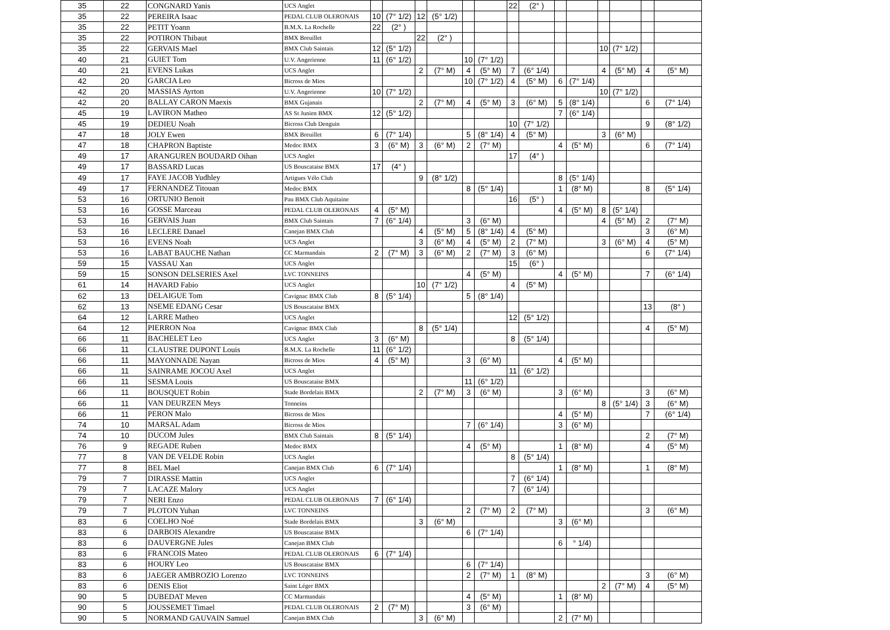| 35 | 22 | CONGNARD Yanis | UCS Anglet | | | | | | | 22 | (2° ) | | | | | | |
| 35 | 22 | PEREIRA Isaac | PEDAL CLUB OLERONAIS | 10 | (7° 1/2) | 12 | (5° 1/2) | | | | | | | | | | |
| 35 | 22 | PETIT Yoann | B.M.X. La Rochelle | 22 | (2° ) | | | | | | | | | | | | |
| 35 | 22 | POTIRON Thibaut | BMX Breuillet | | | 22 | (2° ) | | | | | | | | | | |
| 35 | 22 | GERVAIS Mael | BMX Club Saintais | 12 | (5° 1/2) | | | | | | | | | 10 | (7° 1/2) | | |
| 40 | 21 | GUIET Tom | U.V. Angerienne | 11 | (6° 1/2) | | | 10 | (7° 1/2) | | | | | | | | |
| 40 | 21 | EVENS Lukas | UCS Anglet | | | 2 | (7° M) | 4 | (5° M) | 7 | (6° 1/4) | | | 4 | (5° M) | 4 | (5° M) |
| 42 | 20 | GARCIA Leo | Bicross de Mios | | | | | 10 | (7° 1/2) | 4 | (5° M) | 6 | (7° 1/4) | | | | |
| 42 | 20 | MASSIAS Ayrton | U.V. Angerienne | 10 | (7° 1/2) | | | | | | | | | 10 | (7° 1/2) | | |
| 42 | 20 | BALLAY CARON Maexis | BMX Gujanais | | | 2 | (7° M) | 4 | (5° M) | 3 | (6° M) | 5 | (8° 1/4) | | | 6 | (7° 1/4) |
| 45 | 19 | LAVIRON Matheo | AS St Junien BMX | 12 | (5° 1/2) | | | | | | | 7 | (6° 1/4) | | | | |
| 45 | 19 | DEDIEU Noah | Bicross Club Denguin | | | | | | | 10 | (7° 1/2) | | | | | 9 | (8° 1/2) |
| 47 | 18 | JOLY Ewen | BMX Breuillet | 6 | (7° 1/4) | | | 5 | (8° 1/4) | 4 | (5° M) | | | 3 | (6° M) | | |
| 47 | 18 | CHAPRON Baptiste | Medoc BMX | 3 | (6° M) | 3 | (6° M) | 2 | (7° M) | | | 4 | (5° M) | | | 6 | (7° 1/4) |
| 49 | 17 | ARANGUREN BOUDARD Oihan | UCS Anglet | | | | | | | 17 | (4° ) | | | | | | |
| 49 | 17 | BASSARD Lucas | US Bouscataise BMX | 17 | (4° ) | | | | | | | | | | | | |
| 49 | 17 | FAYE JACOB Yudhley | Artigues Vélo Club | | | 9 | (8° 1/2) | | | | | 8 | (5° 1/4) | | | | |
| 49 | 17 | FERNANDEZ Titouan | Medoc BMX | | | | | 8 | (5° 1/4) | | | 1 | (8° M) | | | 8 | (5° 1/4) |
| 53 | 16 | ORTUNIO Benoit | Pau BMX Club Aquitaine | | | | | | | 16 | (5° ) | | | | | | |
| 53 | 16 | GOSSE Marceau | PEDAL CLUB OLERONAIS | 4 | (5° M) | | | | | | | 4 | (5° M) | 8 | (5° 1/4) | | |
| 53 | 16 | GERVAIS Juan | BMX Club Saintais | 7 | (6° 1/4) | | | 3 | (6° M) | | | | | 4 | (5° M) | 2 | (7° M) |
| 53 | 16 | LECLERE Danael | Canejan BMX Club | | | 4 | (5° M) | 5 | (8° 1/4) | 4 | (5° M) | | | | | 3 | (6° M) |
| 53 | 16 | EVENS Noah | UCS Anglet | | | 3 | (6° M) | 4 | (5° M) | 2 | (7° M) | | | 3 | (6° M) | 4 | (5° M) |
| 53 | 16 | LABAT BAUCHE Nathan | CC Marmandais | 2 | (7° M) | 3 | (6° M) | 2 | (7° M) | 3 | (6° M) | | | | | 6 | (7° 1/4) |
| 59 | 15 | VASSAU Xan | UCS Anglet | | | | | | | 15 | (6° ) | | | | | | |
| 59 | 15 | SONSON DELSERIES Axel | LVC TONNEINS | | | | | 4 | (5° M) | | | 4 | (5° M) | | | 7 | (6° 1/4) |
| 61 | 14 | HAVARD Fabio | UCS Anglet | | | 10 | (7° 1/2) | | | 4 | (5° M) | | | | | | |
| 62 | 13 | DELAIGUE Tom | Cavignac BMX Club | 8 | (5° 1/4) | | | 5 | (8° 1/4) | | | | | | | | |
| 62 | 13 | NSEME EDANG Cesar | US Bouscataise BMX | | | | | | | | | | | | | 13 | (8° ) |
| 64 | 12 | LARRE Matheo | UCS Anglet | | | | | | | 12 | (5° 1/2) | | | | | | |
| 64 | 12 | PIERRON Noa | Cavignac BMX Club | | | 8 | (5° 1/4) | | | | | | | | | 4 | (5° M) |
| 66 | 11 | BACHELET Leo | UCS Anglet | 3 | (6° M) | | | | | 8 | (5° 1/4) | | | | | | |
| 66 | 11 | CLAUSTRE DUPONT Louis | B.M.X. La Rochelle | 11 | (6° 1/2) | | | | | | | | | | | | |
| 66 | 11 | MAYONNADE Nayan | Bicross de Mios | 4 | (5° M) | | | 3 | (6° M) | | | 4 | (5° M) | | | | |
| 66 | 11 | SAINRAME JOCOU Axel | UCS Anglet | | | | | | | 11 | (6° 1/2) | | | | | | |
| 66 | 11 | SESMA Louis | US Bouscataise BMX | | | | | 11 | (6° 1/2) | | | | | | | | |
| 66 | 11 | BOUSQUET Robin | Stade Bordelais BMX | | | 2 | (7° M) | 3 | (6° M) | | | 3 | (6° M) | | | 3 | (6° M) |
| 66 | 11 | VAN DEURZEN Meys | Tonneins | | | | | | | | | | | 8 | (5° 1/4) | 3 | (6° M) |
| 66 | 11 | PERON Malo | Bicross de Mios | | | | | | | | | 4 | (5° M) | | | 7 | (6° 1/4) |
| 74 | 10 | MARSAL Adam | Bicross de Mios | | | | | 7 | (6° 1/4) | | | 3 | (6° M) | | | | |
| 74 | 10 | DUCOM Jules | BMX Club Saintais | 8 | (5° 1/4) | | | | | | | | | | | 2 | (7° M) |
| 76 | 9 | REGADE Ruben | Medoc BMX | | | | | 4 | (5° M) | | | 1 | (8° M) | | | 4 | (5° M) |
| 77 | 8 | VAN DE VELDE Robin | UCS Anglet | | | | | | | 8 | (5° 1/4) | | | | | | |
| 77 | 8 | BEL Mael | Canejan BMX Club | 6 | (7° 1/4) | | | | | | | 1 | (8° M) | | | 1 | (8° M) |
| 79 | 7 | DIRASSE Mattin | UCS Anglet | | | | | | | 7 | (6° 1/4) | | | | | | |
| 79 | 7 | LACAZE Malory | UCS Anglet | | | | | | | 7 | (6° 1/4) | | | | | | |
| 79 | 7 | NERI Enzo | PEDAL CLUB OLERONAIS | 7 | (6° 1/4) | | | | | | | | | | | | |
| 79 | 7 | PLOTON Yuhan | LVC TONNEINS | | | | | 2 | (7° M) | 2 | (7° M) | | | | | 3 | (6° M) |
| 83 | 6 | COELHO Noé | Stade Bordelais BMX | | | 3 | (6° M) | | | | | 3 | (6° M) | | | | |
| 83 | 6 | DARBOIS Alexandre | US Bouscataise BMX | | | | | 6 | (7° 1/4) | | | | | | | | |
| 83 | 6 | DAUVERGNE Jules | Canejan BMX Club | | | | | | | | | 6 | ° 1/4) | | | | |
| 83 | 6 | FRANCOIS Mateo | PEDAL CLUB OLERONAIS | 6 | (7° 1/4) | | | | | | | | | | | | |
| 83 | 6 | HOURY Leo | US Bouscataise BMX | | | | | 6 | (7° 1/4) | | | | | | | | |
| 83 | 6 | JAEGER AMBROZIO Lorenzo | LVC TONNEINS | | | | | 2 | (7° M) | 1 | (8° M) | | | | | 3 | (6° M) |
| 83 | 6 | DENIS Eliot | Saint Léger BMX | | | | | | | | | | | 2 | (7° M) | 4 | (5° M) |
| 90 | 5 | DUBEDAT Meven | CC Marmandais | | | | | 4 | (5° M) | | | 1 | (8° M) | | | | |
| 90 | 5 | JOUSSEMET Timael | PEDAL CLUB OLERONAIS | 2 | (7° M) | | | 3 | (6° M) | | | | | | | | |
| 90 | 5 | NORMAND GAUVAIN Samuel | Canejan BMX Club | | | 3 | (6° M) | | | | | 2 | (7° M) | | | | |